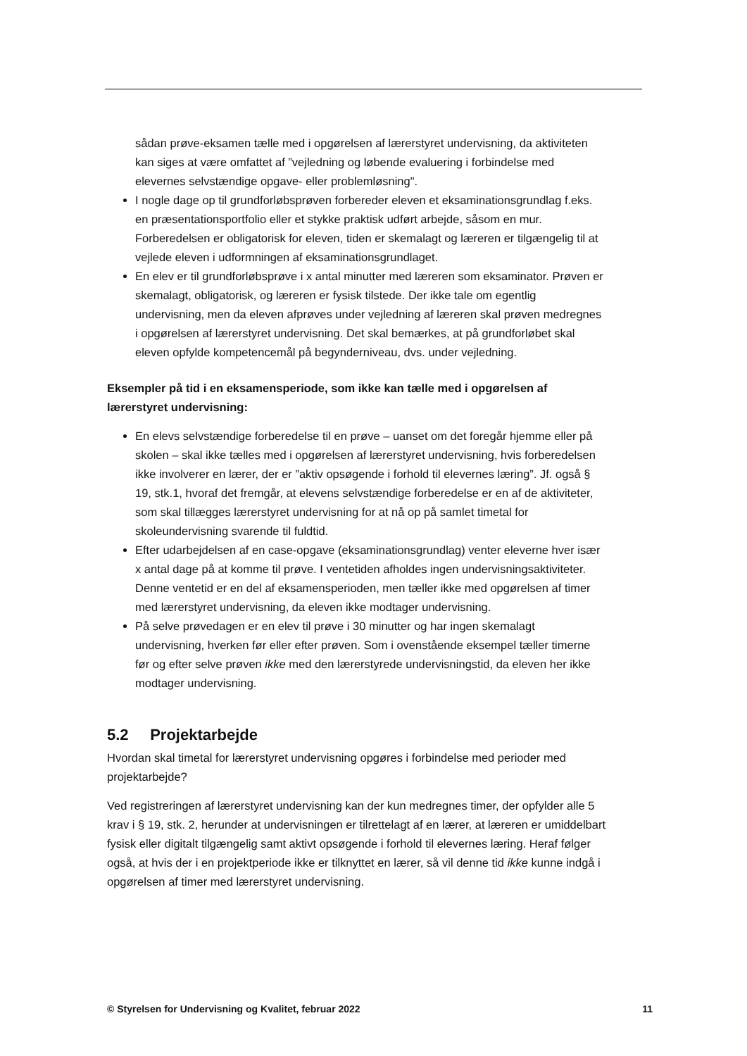sådan prøve-eksamen tælle med i opgørelsen af lærerstyret undervisning, da aktiviteten kan siges at være omfattet af ”vejledning og løbende evaluering i forbindelse med elevernes selvstændige opgave- eller problemløsning".
I nogle dage op til grundforløbsprøven forbereder eleven et eksaminationsgrundlag f.eks. en præsentationsportfolio eller et stykke praktisk udført arbejde, såsom en mur. Forberedelsen er obligatorisk for eleven, tiden er skemalagt og læreren er tilgængelig til at vejlede eleven i udformningen af eksaminationsgrundlaget.
En elev er til grundforløbsprøve i x antal minutter med læreren som eksaminator. Prøven er skemalagt, obligatorisk, og læreren er fysisk tilstede. Der ikke tale om egentlig undervisning, men da eleven afprøves under vejledning af læreren skal prøven medregnes i opgørelsen af lærerstyret undervisning. Det skal bemærkes, at på grundforløbet skal eleven opfylde kompetencemål på begynderniveau, dvs. under vejledning.
Eksempler på tid i en eksamensperiode, som ikke kan tælle med i opgørelsen af lærerstyret undervisning:
En elevs selvstændige forberedelse til en prøve – uanset om det foregår hjemme eller på skolen – skal ikke tælles med i opgørelsen af lærerstyret undervisning, hvis forberedelsen ikke involverer en lærer, der er ”aktiv opsøgende i forhold til elevernes læring”. Jf. også § 19, stk.1, hvoraf det fremgår, at elevens selvstændige forberedelse er en af de aktiviteter, som skal tillægges lærerstyret undervisning for at nå op på samlet timetal for skoleundervisning svarende til fuldtid.
Efter udarbejdelsen af en case-opgave (eksaminationsgrundlag) venter eleverne hver især x antal dage på at komme til prøve. I ventetiden afholdes ingen undervisningsaktiviteter. Denne ventetid er en del af eksamensperioden, men tæller ikke med opgørelsen af timer med lærerstyret undervisning, da eleven ikke modtager undervisning.
På selve prøvedagen er en elev til prøve i 30 minutter og har ingen skemalagt undervisning, hverken før eller efter prøven. Som i ovenstående eksempel tæller timerne før og efter selve prøven ikke med den lærerstyrede undervisningstid, da eleven her ikke modtager undervisning.
5.2 Projektarbejde
Hvordan skal timetal for lærerstyret undervisning opgøres i forbindelse med perioder med projektarbejde?
Ved registreringen af lærerstyret undervisning kan der kun medregnes timer, der opfylder alle 5 krav i § 19, stk. 2, herunder at undervisningen er tilrettelagt af en lærer, at læreren er umiddelbart fysisk eller digitalt tilgængelig samt aktivt opsøgende i forhold til elevernes læring. Heraf følger også, at hvis der i en projektperiode ikke er tilknyttet en lærer, så vil denne tid ikke kunne indgå i opgørelsen af timer med lærerstyret undervisning.
© Styrelsen for Undervisning og Kvalitet, februar 2022 11